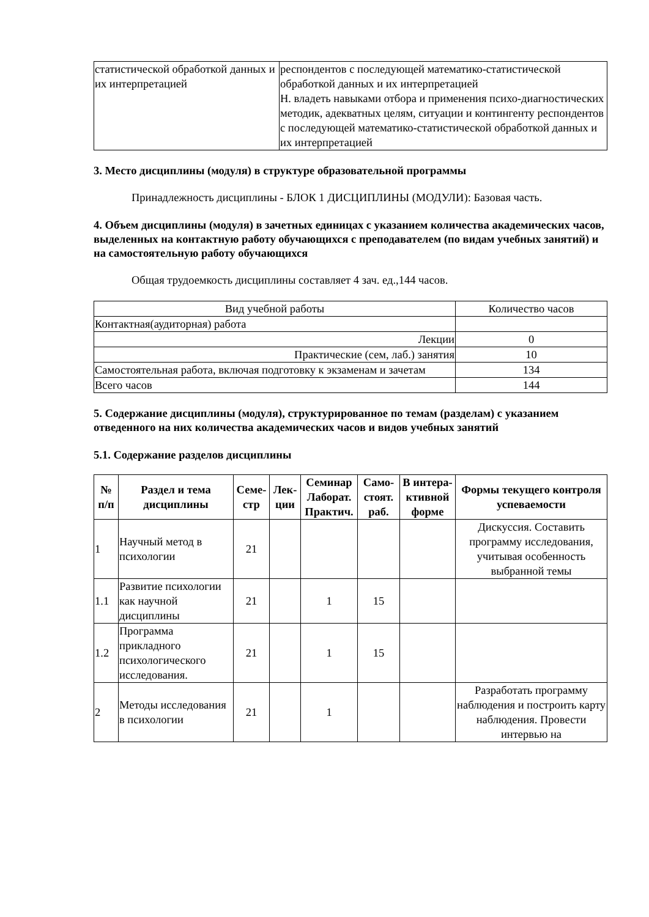| статистической обработкой данных и их интерпретацией | респондентов с последующей математико-статистической обработкой данных и их интерпретацией Н. владеть навыками отбора и применения психо-диагностических методик, адекватных целям, ситуации и контингенту респондентов с последующей математико-статистической обработкой данных и их интерпретацией |
3. Место дисциплины (модуля) в структуре образовательной программы
Принадлежность дисциплины - БЛОК 1 ДИСЦИПЛИНЫ (МОДУЛИ): Базовая часть.
4. Объем дисциплины (модуля) в зачетных единицах с указанием количества академических часов, выделенных на контактную работу обучающихся с преподавателем (по видам учебных занятий) и на самостоятельную работу обучающихся
Общая трудоемкость дисциплины составляет 4 зач. ед.,144 часов.
| Вид учебной работы | Количество часов |
| Контактная(аудиторная) работа | |
| Лекции | 0 |
| Практические (сем, лаб.) занятия | 10 |
| Самостоятельная работа, включая подготовку к экзаменам и зачетам | 134 |
| Всего часов | 144 |
5. Содержание дисциплины (модуля), структурированное по темам (разделам) с указанием отведенного на них количества академических часов и видов учебных занятий
5.1. Содержание разделов дисциплины
| № п/п | Раздел и тема дисциплины | Семе-стр | Лек-ции | Семинар Лаборат. Практич. | Само-стоят. раб. | В интера-ктивной форме | Формы текущего контроля успеваемости |
| --- | --- | --- | --- | --- | --- | --- | --- |
| 1 | Научный метод в психологии | 21 | | | | | Дискуссия. Составить программу исследования, учитывая особенность выбранной темы |
| 1.1 | Развитие психологии как научной дисциплины | 21 | | 1 | 15 | | |
| 1.2 | Программа прикладного психологического исследования. | 21 | | 1 | 15 | | |
| 2 | Методы исследования в психологии | 21 | | 1 | | | Разработать программу наблюдения и построить карту наблюдения. Провести интервью на |